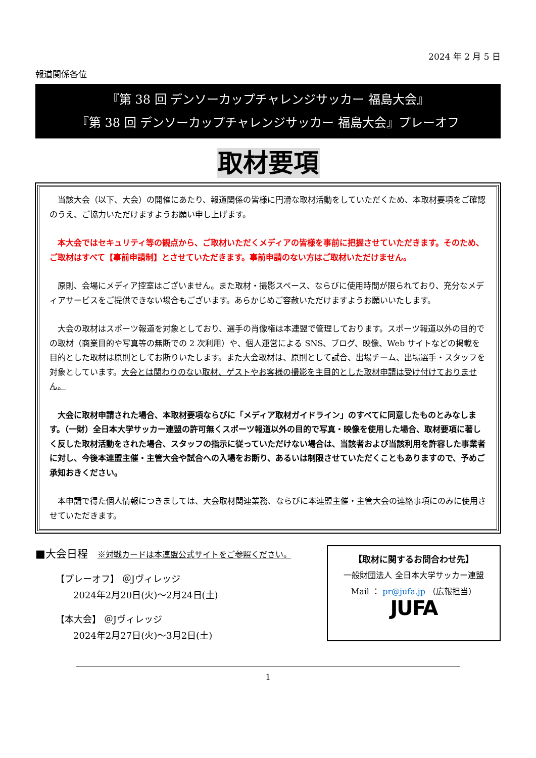2024 年 2 月 5 日
報道関係各位
『第 38 回 デンソーカップチャレンジサッカー 福島大会』
『第 38 回 デンソーカップチャレンジサッカー 福島大会』プレーオフ
取材要項
当該大会（以下、大会）の開催にあたり、報道関係の皆様に円滑な取材活動をしていただくため、本取材要項をご確認のうえ、ご協力いただけますようお願い申し上げます。
本大会ではセキュリティ等の観点から、ご取材いただくメディアの皆様を事前に把握させていただきます。そのため、ご取材はすべて【事前申請制】とさせていただきます。事前申請のない方はご取材いただけません。
原則、会場にメディア控室はございません。また取材・撮影スペース、ならびに使用時間が限られており、充分なメディアサービスをご提供できない場合もございます。あらかじめご容赦いただけますようお願いいたします。
大会の取材はスポーツ報道を対象としており、選手の肖像権は本連盟で管理しております。スポーツ報道以外の目的での取材（商業目的や写真等の無断での 2 次利用）や、個人運営による SNS、ブログ、映像、Web サイトなどの掲載を目的とした取材は原則としてお断りいたします。また大会取材は、原則として試合、出場チーム、出場選手・スタッフを対象としています。大会とは関わりのない取材、ゲストやお客様の撮影を主目的とした取材申請は受け付けておりません。
大会に取材申請された場合、本取材要項ならびに「メディア取材ガイドライン」のすべてに同意したものとみなします。（一財）全日本大学サッカー連盟の許可無くスポーツ報道以外の目的で写真・映像を使用した場合、取材要項に著しく反した取材活動をされた場合、スタッフの指示に従っていただけない場合は、当該者および当該利用を許容した事業者に対し、今後本連盟主催・主管大会や試合への入場をお断り、あるいは制限させていただくこともありますので、予めご承知おきください。
本申請で得た個人情報につきましては、大会取材関連業務、ならびに本連盟主催・主管大会の連絡事項にのみに使用させていただきます。
■大会日程 ※対戦カードは本連盟公式サイトをご参照ください。
【プレーオフ】 ＠Jヴィレッジ
2024年2月20日(火)～2月24日(土)
【本大会】 ＠Jヴィレッジ
2024年2月27日(火)～3月2日(土)
【取材に関するお問合わせ先】
一般財団法人 全日本大学サッカー連盟
Mail ： pr@jufa.jp （広報担当）
JUFA
1